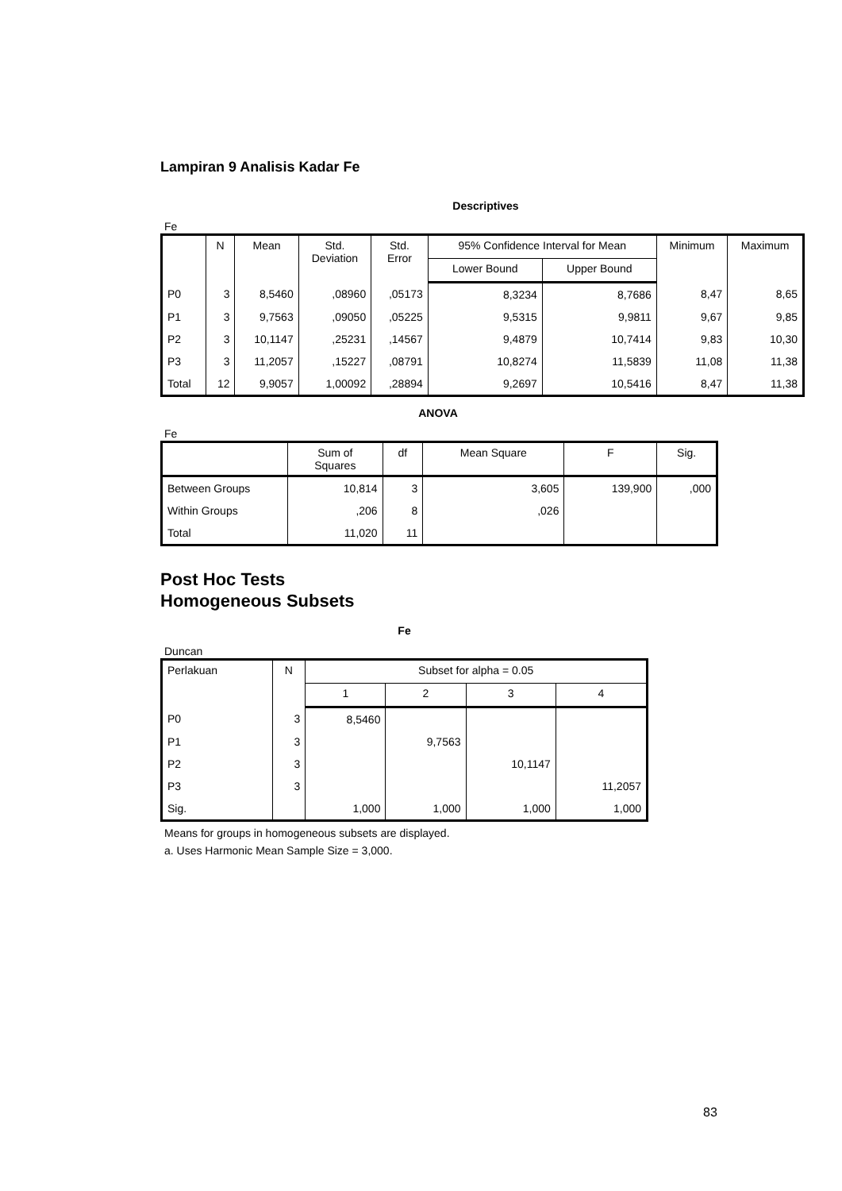Lampiran 9 Analisis Kadar Fe
Descriptives
Fe
| | N | Mean | Std. Deviation | Std. Error | 95% Confidence Interval for Mean | | Minimum | Maximum |
| --- | --- | --- | --- | --- | --- | --- | --- | --- |
| | | | | | Lower Bound | Upper Bound | | |
| P0 | 3 | 8,5460 | ,08960 | ,05173 | 8,3234 | 8,7686 | 8,47 | 8,65 |
| P1 | 3 | 9,7563 | ,09050 | ,05225 | 9,5315 | 9,9811 | 9,67 | 9,85 |
| P2 | 3 | 10,1147 | ,25231 | ,14567 | 9,4879 | 10,7414 | 9,83 | 10,30 |
| P3 | 3 | 11,2057 | ,15227 | ,08791 | 10,8274 | 11,5839 | 11,08 | 11,38 |
| Total | 12 | 9,9057 | 1,00092 | ,28894 | 9,2697 | 10,5416 | 8,47 | 11,38 |
ANOVA
Fe
| | Sum of Squares | df | Mean Square | F | Sig. |
| --- | --- | --- | --- | --- | --- |
| Between Groups | 10,814 | 3 | 3,605 | 139,900 | ,000 |
| Within Groups | ,206 | 8 | ,026 | | |
| Total | 11,020 | 11 | | | |
Post Hoc Tests
Homogeneous Subsets
Fe
Duncan
| Perlakuan | N | Subset for alpha = 0.05 | | | |
| --- | --- | --- | --- | --- | --- |
| | | 1 | 2 | 3 | 4 |
| P0 | 3 | 8,5460 | | | |
| P1 | 3 | | 9,7563 | | |
| P2 | 3 | | | 10,1147 | |
| P3 | 3 | | | | 11,2057 |
| Sig. | | 1,000 | 1,000 | 1,000 | 1,000 |
Means for groups in homogeneous subsets are displayed.
a. Uses Harmonic Mean Sample Size = 3,000.
83